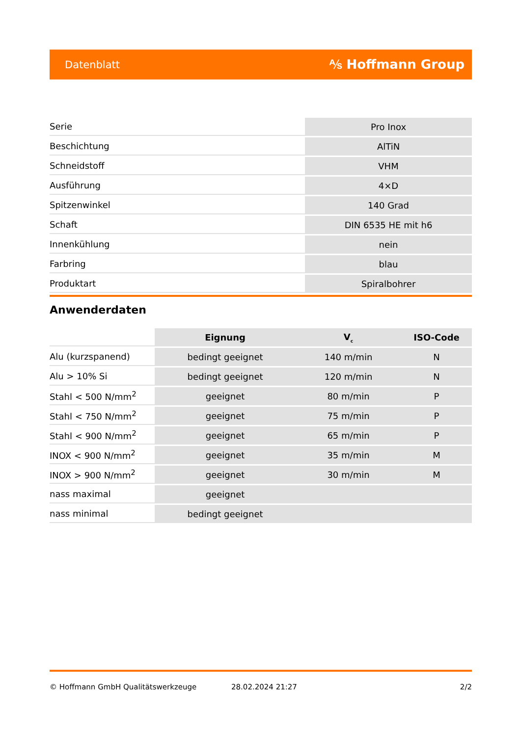Datenblatt ⅍ Hoffmann Group
| Serie | Pro Inox |
| Beschichtung | AlTiN |
| Schneidstoff | VHM |
| Ausführung | 4×D |
| Spitzenwinkel | 140 Grad |
| Schaft | DIN 6535 HE mit h6 |
| Innenkühlung | nein |
| Farbring | blau |
| Produktart | Spiralbohrer |
Anwenderdaten
| | Eignung | V<sub>c</sub> | ISO-Code |
| Alu (kurzspanend) | bedingt geeignet | 140 m/min | N |
| Alu > 10% Si | bedingt geeignet | 120 m/min | N |
| Stahl < 500 N/mm<sup>2</sup> | geeignet | 80 m/min | P |
| Stahl < 750 N/mm<sup>2</sup> | geeignet | 75 m/min | P |
| Stahl < 900 N/mm<sup>2</sup> | geeignet | 65 m/min | P |
| INOX < 900 N/mm<sup>2</sup> | geeignet | 35 m/min | M |
| INOX > 900 N/mm<sup>2</sup> | geeignet | 30 m/min | M |
| nass maximal | geeignet | | |
| nass minimal | bedingt geeignet | | |
© Hoffmann GmbH Qualitätswerkzeuge 28.02.2024 21:27 2/2